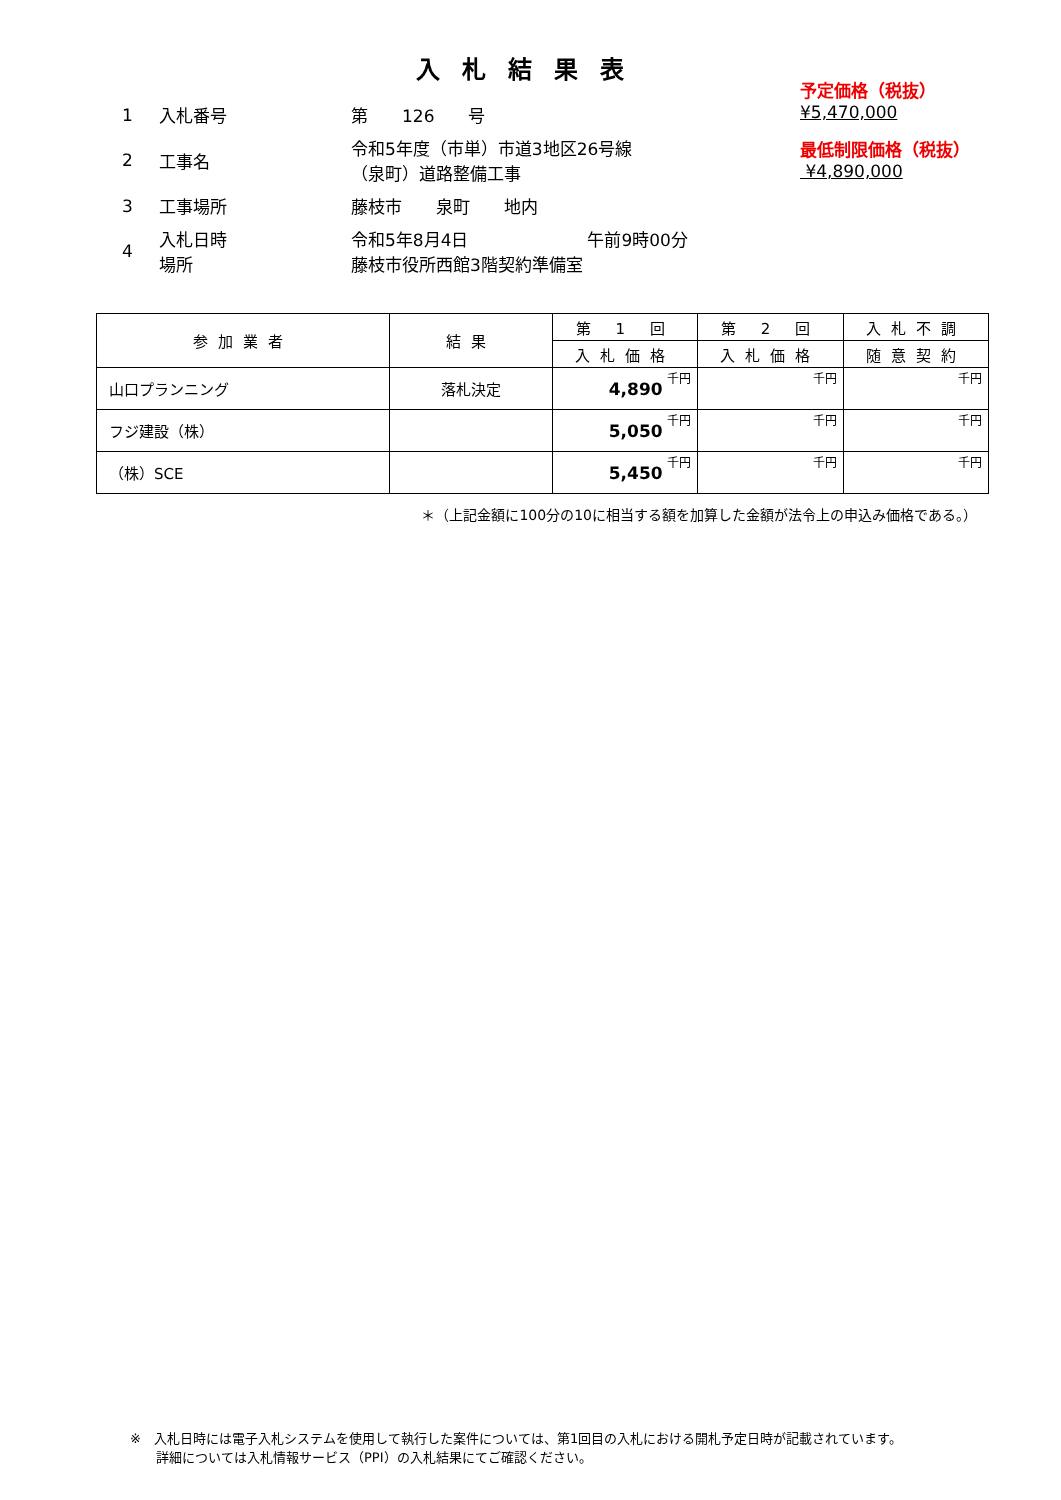入札結果表
| 1 | 入札番号 | 第 126 号 |
| 2 | 工事名 | 令和5年度（市単）市道3地区26号線 （泉町）道路整備工事 |
| 3 | 工事場所 | 藤枝市 泉町 地内 |
| 4 | 入札日時 場所 | 令和5年8月4日 午前9時00分 藤枝市役所西館3階契約準備室 |
予定価格（税抜）
¥5,470,000
最低制限価格（税抜）
¥4,890,000
| 参加業者 | 結果 | 第 1 回 | 第 2 回 | 入札不調 |
| --- | --- | --- | --- | --- |
| | | 入札価格 | 入札価格 | 随意契約 |
| 山口プランニング | 落札決定 | 4,890 千円 | 千円 | 千円 |
| フジ建設（株） | | 5,050 千円 | 千円 | 千円 |
| （株）SCE | | 5,450 千円 | 千円 | 千円 |
＊（上記金額に100分の10に相当する額を加算した金額が法令上の申込み価格である。）
※　入札日時には電子入札システムを使用して執行した案件については、第1回目の入札における開札予定日時が記載されています。
　　詳細については入札情報サービス（PPI）の入札結果にてご確認ください。